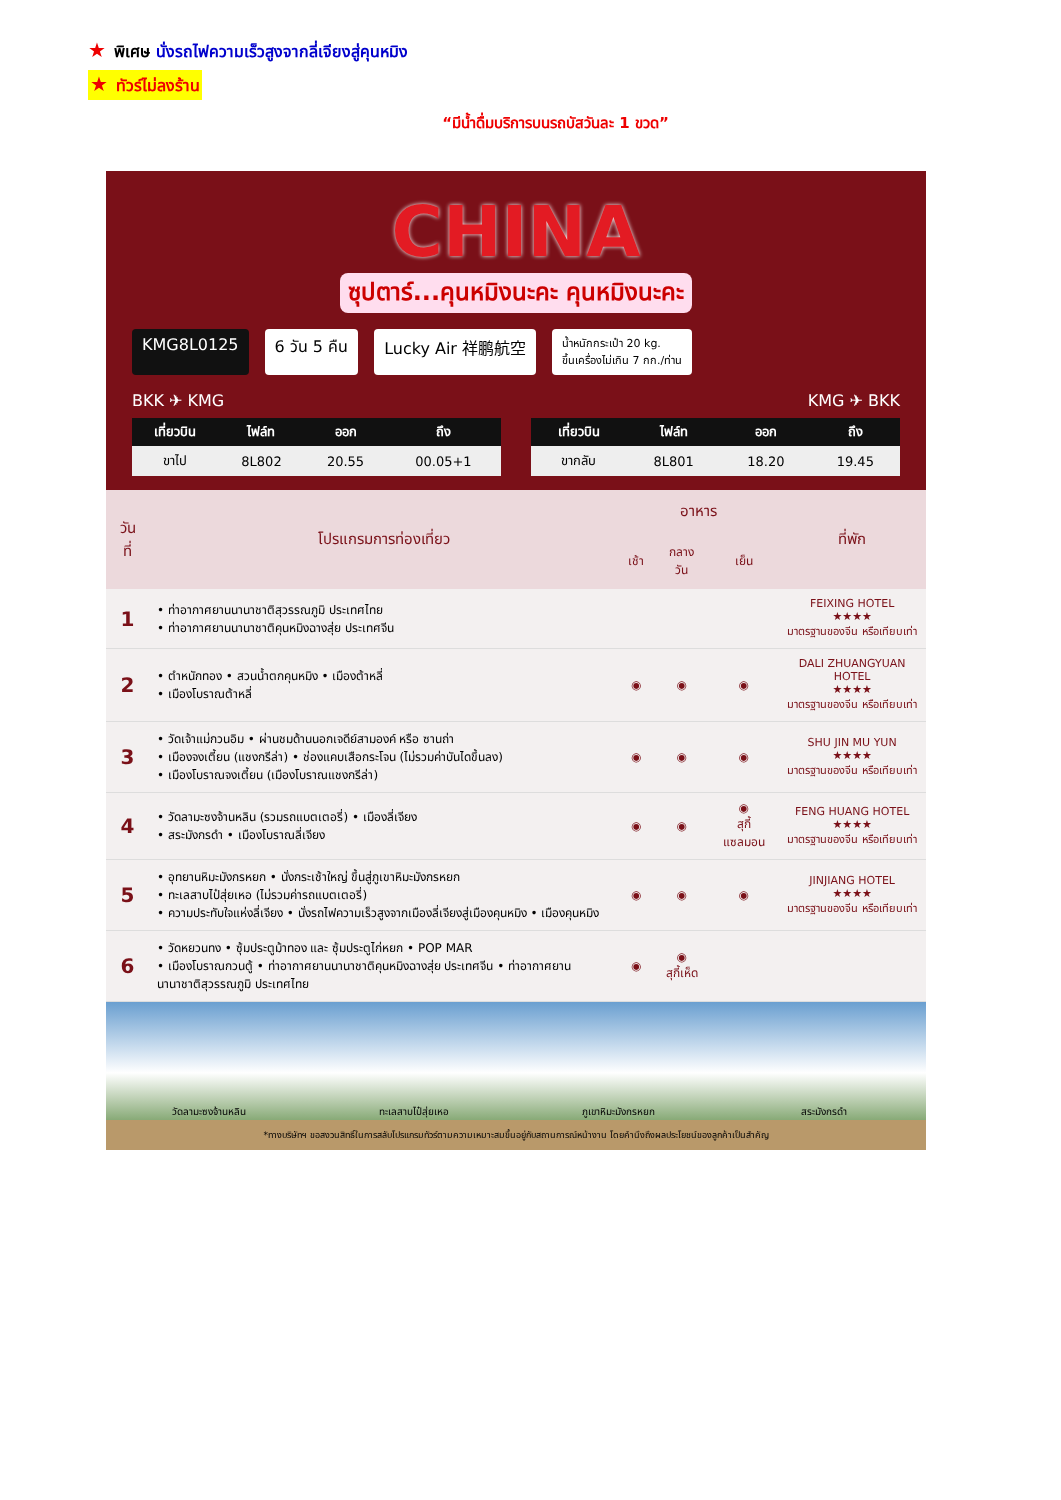★ พิเศษ นั่งรถไฟความเร็วสูงจากลี่เจียงสู่คุนหมิง
★ ทัวร์ไม่ลงร้าน
“มีน้ำดื่มบริการบนรถบัสวันละ 1 ขวด”
CHINA
ซุปตาร์...คุนหมิงนะคะ คุนหมิงนะคะ
KMG8L0125 6 วัน 5 คืน Lucky Air 祥鹏航空 น้ำหนักกระเป๋า 20 kg.
ขึ้นเครื่องไม่เกิน 7 กก./ท่าน
BKK ✈ KMG KMG ✈ BKK
| เที่ยวบิน | ไฟล์ท | ออก | ถึง |
| --- | --- | --- | --- |
| ขาไป | 8L802 | 20.55 | 00.05+1 |
| เที่ยวบิน | ไฟล์ท | ออก | ถึง |
| --- | --- | --- | --- |
| ขากลับ | 8L801 | 18.20 | 19.45 |
| วันที่ | โปรแกรมการท่องเที่ยว | อาหาร | | | ที่พัก |
| --- | --- | --- | --- | --- | --- |
| | | เช้า | กลางวัน | เย็น | |
| 1 | • ท่าอากาศยานนานาชาติสุวรรณภูมิ ประเทศไทย • ท่าอากาศยานนานาชาติคุนหมิงฉางสุ่ย ประเทศจีน | | | | FEIXING HOTEL ★★★★ มาตรฐานของจีน หรือเทียบเท่า |
| 2 | • ตำหนักทอง • สวนน้ำตกคุนหมิง • เมืองต้าหลี่ • เมืองโบราณต้าหลี่ | ◉ | ◉ | ◉ | DALI ZHUANGYUAN HOTEL ★★★★ มาตรฐานของจีน หรือเทียบเท่า |
| 3 | • วัดเจ้าแม่กวนอิม • ผ่านชมด้านนอกเจดีย์สามองค์ หรือ ซานถ่า • เมืองจงเตี้ยน (แชงกรีล่า) • ช่องแคบเสือกระโจน (ไม่รวมค่าบันไดขึ้นลง) • เมืองโบราณจงเตี้ยน (เมืองโบราณแชงกรีล่า) | ◉ | ◉ | ◉ | SHU JIN MU YUN ★★★★ มาตรฐานของจีน หรือเทียบเท่า |
| 4 | • วัดลามะซงจ้านหลิน (รวมรถแบตเตอรี่) • เมืองลี่เจียง • สระมังกรดำ • เมืองโบราณลี่เจียง | ◉ | ◉ | ◉ สุกี้แซลมอน | FENG HUANG HOTEL ★★★★ มาตรฐานของจีน หรือเทียบเท่า |
| 5 | • อุทยานหิมะมังกรหยก • นั่งกระเช้าใหญ่ ขึ้นสู่ภูเขาหิมะมังกรหยก • ทะเลสาบไป๋สุ่ยเหอ (ไม่รวมค่ารถแบตเตอรี่) • ความประทับใจแห่งลี่เจียง • นั่งรถไฟความเร็วสูงจากเมืองลี่เจียงสู่เมืองคุนหมิง • เมืองคุนหมิง | ◉ | ◉ | ◉ | JINJIANG HOTEL ★★★★ มาตรฐานของจีน หรือเทียบเท่า |
| 6 | • วัดหยวนทง • ซุ้มประตูม้าทอง และ ซุ้มประตูไก่หยก • POP MAR • เมืองโบราณกวนตู้ • ท่าอากาศยานนานาชาติคุนหมิงฉางสุ่ย ประเทศจีน • ท่าอากาศยานนานาชาติสุวรรณภูมิ ประเทศไทย | ◉ | ◉ สุกี้เห็ด | | |
วัดลามะซงจ้านหลิน ทะเลสาบไป๋สุ่ยเหอ ภูเขาหิมะมังกรหยก สระมังกรดำ
*ทางบริษัทฯ ขอสงวนสิทธิ์ในการสลับโปรแกรมทัวร์ตามความเหมาะสมขึ้นอยู่กับสถานการณ์หน้างาน โดยคำนึงถึงผลประโยชน์ของลูกค้าเป็นสำคัญ